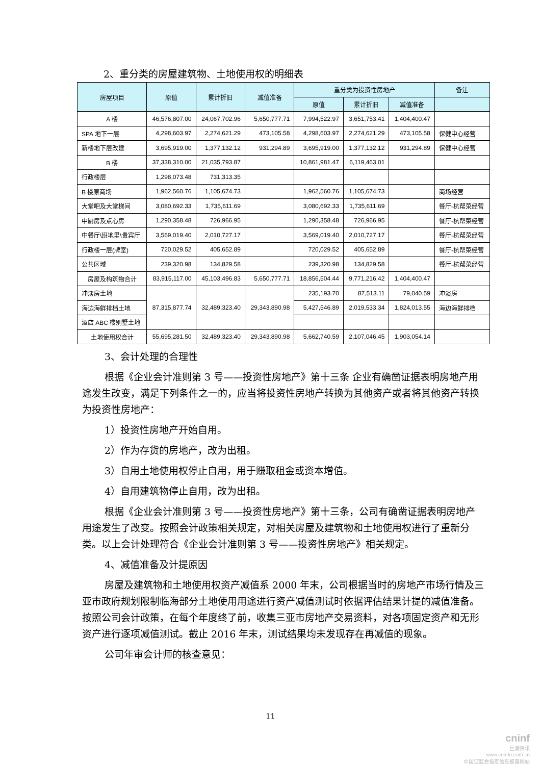2、重分类的房屋建筑物、土地使用权的明细表
| 房屋项目 | 原值 | 累计折旧 | 减值准备 | 重分类为投资性房地产 | | | 备注 |
| --- | --- | --- | --- | --- | --- | --- | --- |
| | | | | 原值 | 累计折旧 | 减值准备 | |
| A 楼 | 46,576,807.00 | 24,067,702.96 | 5,650,777.71 | 7,994,522.97 | 3,651,753.41 | 1,404,400.47 | |
| SPA 地下一层 | 4,298,603.97 | 2,274,621.29 | 473,105.58 | 4,298,603.97 | 2,274,621.29 | 473,105.58 | 保健中心经营 |
| 新楼地下层改建 | 3,695,919.00 | 1,377,132.12 | 931,294.89 | 3,695,919.00 | 1,377,132.12 | 931,294.89 | 保健中心经营 |
| B 楼 | 37,338,310.00 | 21,035,793.87 | | 10,861,981.47 | 6,119,463.01 | | |
| 行政楼层 | 1,298,073.48 | 731,313.35 | | | | | |
| B 楼原商场 | 1,962,560.76 | 1,105,674.73 | | 1,962,560.76 | 1,105,674.73 | | 商场经营 |
| 大堂吧及大堂梯间 | 3,080,692.33 | 1,735,611.69 | | 3,080,692.33 | 1,735,611.69 | | 餐厅-杭帮菜经营 |
| 中厨房及点心房 | 1,290,358.48 | 726,966.95 | | 1,290,358.48 | 726,966.95 | | 餐厅-杭帮菜经营 |
| 中餐厅\班地里\贵宾厅 | 3,569,019.40 | 2,010,727.17 | | 3,569,019.40 | 2,010,727.17 | | 餐厅-杭帮菜经营 |
| 行政楼一层(牌室) | 720,029.52 | 405,652.89 | | 720,029.52 | 405,652.89 | | 餐厅-杭帮菜经营 |
| 公共区域 | 239,320.98 | 134,829.58 | | 239,320.98 | 134,829.58 | | 餐厅-杭帮菜经营 |
| 房屋及构筑物合计 | 83,915,117.00 | 45,103,496.83 | 5,650,777.71 | 18,856,504.44 | 9,771,216.42 | 1,404,400.47 | |
| 冲淡房土地 | 87,315,877.74 | 32,489,323.40 | 29,343,890.98 | 235,193.70 | 87,513.11 | 79,040.59 | 冲淡房 |
| 海边海鲜排档土地 | | | | 5,427,546.89 | 2,019,533.34 | 1,824,013.55 | 海边海鲜排档 |
| 酒店 ABC 楼别墅土地 | | | | | | | |
| 土地使用权合计 | 55,695,281.50 | 32,489,323.40 | 29,343,890.98 | 5,662,740.59 | 2,107,046.45 | 1,903,054.14 | |
3、会计处理的合理性
根据《企业会计准则第 3 号——投资性房地产》第十三条 企业有确凿证据表明房地产用途发生改变，满足下列条件之一的，应当将投资性房地产转换为其他资产或者将其他资产转换为投资性房地产：
1）投资性房地产开始自用。
2）作为存货的房地产，改为出租。
3）自用土地使用权停止自用，用于赚取租金或资本增值。
4）自用建筑物停止自用，改为出租。
根据《企业会计准则第 3 号——投资性房地产》第十三条，公司有确凿证据表明房地产用途发生了改变。按照会计政策相关规定，对相关房屋及建筑物和土地使用权进行了重新分类。以上会计处理符合《企业会计准则第 3 号——投资性房地产》相关规定。
4、减值准备及计提原因
房屋及建筑物和土地使用权资产减值系 2000 年末，公司根据当时的房地产市场行情及三亚市政府规划限制临海部分土地使用用途进行资产减值测试时依据评估结果计提的减值准备。按照公司会计政策，在每个年度终了前，收集三亚市房地产交易资料，对各项固定资产和无形资产进行逐项减值测试。截止 2016 年末，测试结果均未发现存在再减值的现象。
公司年审会计师的核查意见：
11
cninf
巨潮资讯
www.cninfo.com.cn
中国证监会指定信息披露网站